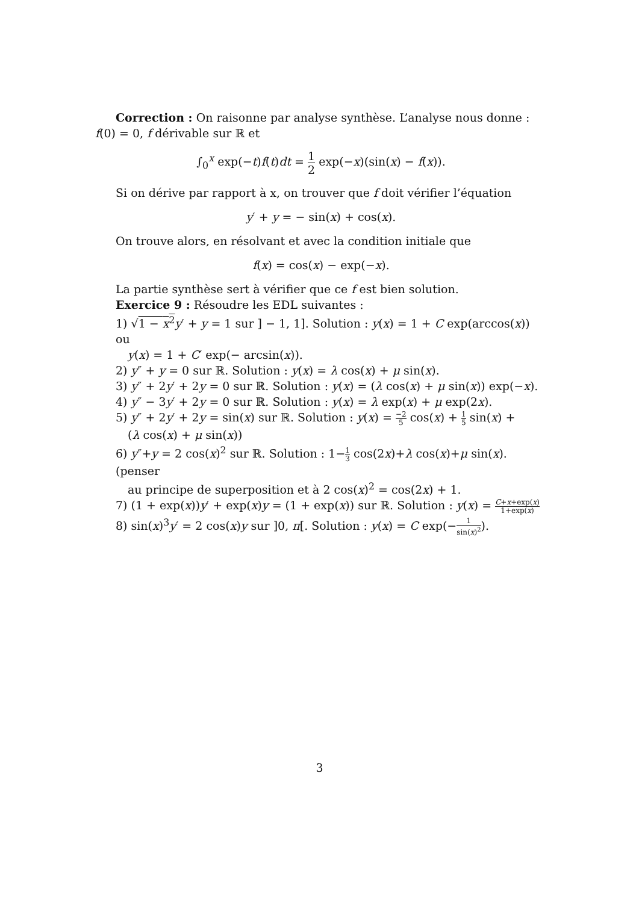Correction : On raisonne par analyse synthèse. L’analyse nous donne : f(0) = 0, f dérivable sur ℝ et
∫<sub>0</sub><sup>x</sup> exp(−t)f(t)dt = 1 2 exp(−x)(sin(x) − f(x)).
Si on dérive par rapport à x, on trouver que f doit vérifier l’équation
y′ + y = − sin(x) + cos(x).
On trouve alors, en résolvant et avec la condition initiale que
f(x) = cos(x) − exp(−x).
La partie synthèse sert à vérifier que ce f est bien solution.
Exercice 9 : Résoudre les EDL suivantes :
1) √1 − x<sup>2</sup> y′ + y = 1 sur ] − 1, 1]. Solution : y(x) = 1 + C exp(arccos(x)) ou
y(x) = 1 + C′ exp(− arcsin(x)).
2) y″ + y = 0 sur ℝ. Solution : y(x) = λ cos(x) + μ sin(x).
3) y″ + 2y′ + 2y = 0 sur ℝ. Solution : y(x) = (λ cos(x) + μ sin(x)) exp(−x).
4) y″ − 3y′ + 2y = 0 sur ℝ. Solution : y(x) = λ exp(x) + μ exp(2x).
5) y″ + 2y′ + 2y = sin(x) sur ℝ. Solution : y(x) = −2 5 cos(x) + 1 5 sin(x) +
(λ cos(x) + μ sin(x))
6) y″+y = 2 cos(x)<sup>2</sup> sur ℝ. Solution : 1−1 3 cos(2x)+λ cos(x)+μ sin(x). (penser
au principe de superposition et à 2 cos(x)<sup>2</sup> = cos(2x) + 1.
7) (1 + exp(x))y′ + exp(x)y = (1 + exp(x)) sur ℝ. Solution : y(x) = C+x+exp(x) 1+exp(x)
8) sin(x)<sup>3</sup>y′ = 2 cos(x)y sur ]0, π[. Solution : y(x) = C exp(−1 sin(x)<sup>2</sup>).
3